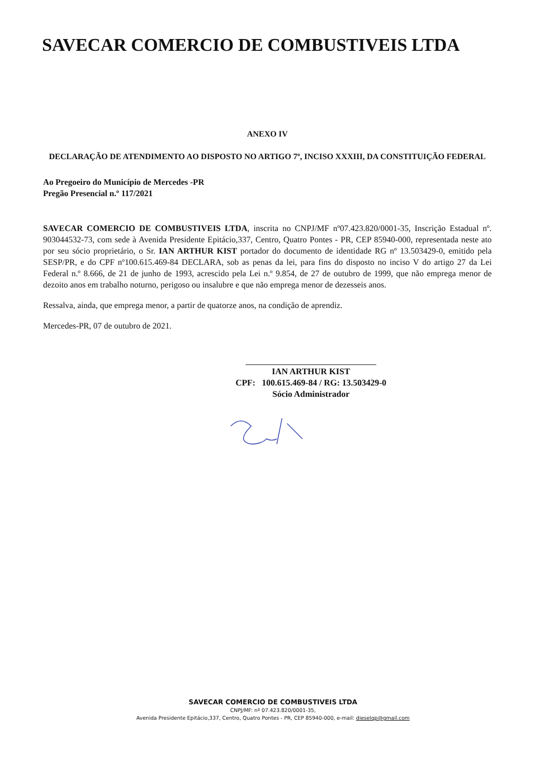SAVECAR COMERCIO DE COMBUSTIVEIS LTDA
ANEXO IV
DECLARAÇÃO DE ATENDIMENTO AO DISPOSTO NO ARTIGO 7º, INCISO XXXIII, DA CONSTITUIÇÃO FEDERAL
Ao Pregoeiro do Município de Mercedes -PR
Pregão Presencial n.º 117/2021
SAVECAR COMERCIO DE COMBUSTIVEIS LTDA, inscrita no CNPJ/MF nº07.423.820/0001-35, Inscrição Estadual nº. 903044532-73, com sede à Avenida Presidente Epitácio,337, Centro, Quatro Pontes - PR, CEP 85940-000, representada neste ato por seu sócio proprietário, o Sr. IAN ARTHUR KIST portador do documento de identidade RG nº 13.503429-0, emitido pela SESP/PR, e do CPF nº100.615.469-84 DECLARA, sob as penas da lei, para fins do disposto no inciso V do artigo 27 da Lei Federal n.º 8.666, de 21 de junho de 1993, acrescido pela Lei n.º 9.854, de 27 de outubro de 1999, que não emprega menor de dezoito anos em trabalho noturno, perigoso ou insalubre e que não emprega menor de dezesseis anos.
Ressalva, ainda, que emprega menor, a partir de quatorze anos, na condição de aprendiz.
Mercedes-PR, 07 de outubro de 2021.
IAN ARTHUR KIST
CPF: 100.615.469-84 / RG: 13.503429-0
Sócio Administrador
SAVECAR COMERCIO DE COMBUSTIVEIS LTDA
CNPJ/MF: nº 07.423.820/0001-35,
Avenida Presidente Epitácio,337, Centro, Quatro Pontes - PR, CEP 85940-000, e-mail: dieselqp@gmail.com